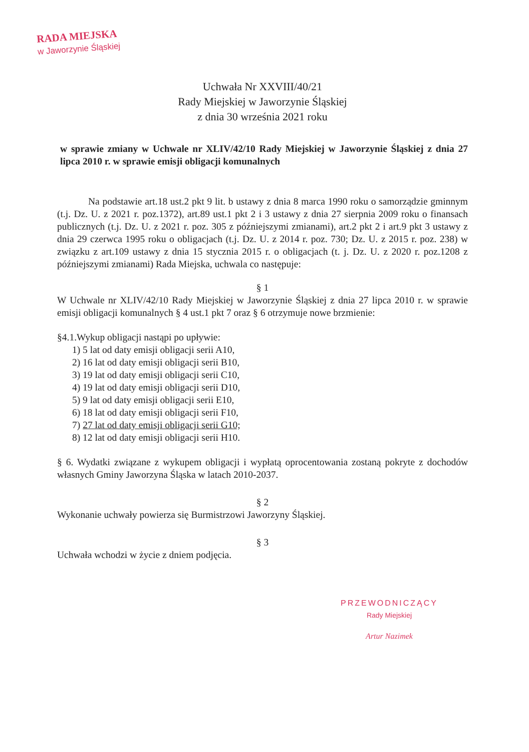RADA MIEJSKA
w Jaworzynie Śląskiej
Uchwała Nr XXVIII/40/21
Rady Miejskiej w Jaworzynie Śląskiej
z dnia 30 września 2021 roku
w sprawie zmiany w Uchwale nr XLIV/42/10 Rady Miejskiej w Jaworzynie Śląskiej z dnia 27 lipca 2010 r. w sprawie emisji obligacji komunalnych
Na podstawie art.18 ust.2 pkt 9 lit. b ustawy z dnia 8 marca 1990 roku o samorządzie gminnym (t.j. Dz. U. z 2021 r. poz.1372), art.89 ust.1 pkt 2 i 3 ustawy z dnia 27 sierpnia 2009 roku o finansach publicznych (t.j. Dz. U. z 2021 r. poz. 305 z późniejszymi zmianami), art.2 pkt 2 i art.9 pkt 3 ustawy z dnia 29 czerwca 1995 roku o obligacjach (t.j. Dz. U. z 2014 r. poz. 730; Dz. U. z 2015 r. poz. 238) w związku z art.109 ustawy z dnia 15 stycznia 2015 r. o obligacjach (t. j. Dz. U. z 2020 r. poz.1208 z późniejszymi zmianami) Rada Miejska, uchwala co następuje:
§ 1
W Uchwale nr XLIV/42/10 Rady Miejskiej w Jaworzynie Śląskiej z dnia 27 lipca 2010 r. w sprawie emisji obligacji komunalnych § 4 ust.1 pkt 7 oraz § 6 otrzymuje nowe brzmienie:
§4.1.Wykup obligacji nastąpi po upływie:
1) 5 lat od daty emisji obligacji serii A10,
2) 16 lat od daty emisji obligacji serii B10,
3) 19 lat od daty emisji obligacji serii C10,
4) 19 lat od daty emisji obligacji serii D10,
5) 9 lat od daty emisji obligacji serii E10,
6) 18 lat od daty emisji obligacji serii F10,
7) 27 lat od daty emisji obligacji serii G10;
8) 12 lat od daty emisji obligacji serii H10.
§ 6. Wydatki związane z wykupem obligacji i wypłatą oprocentowania zostaną pokryte z dochodów własnych Gminy Jaworzyna Śląska w latach 2010-2037.
§ 2
Wykonanie uchwały powierza się Burmistrzowi Jaworzyny Śląskiej.
§ 3
Uchwała wchodzi w życie z dniem podjęcia.
PRZEWODNICZĄCY
Rady Miejskiej
Artur Nazimek